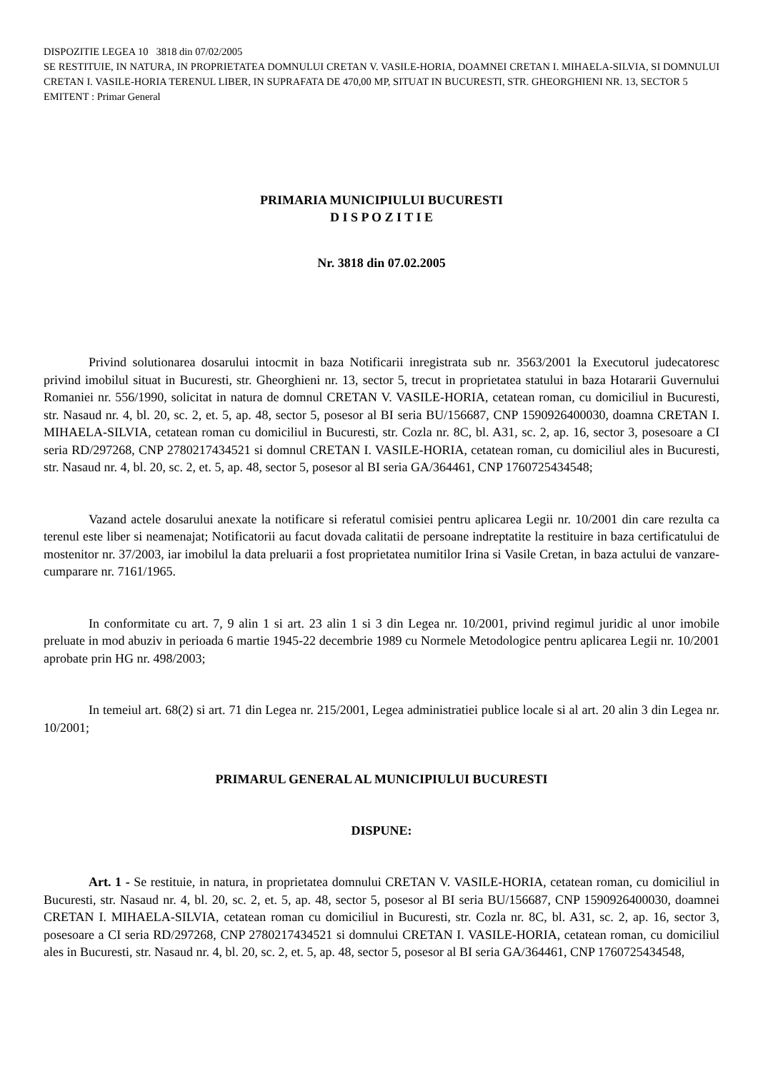DISPOZITIE LEGEA 10 3818 din 07/02/2005
SE RESTITUIE, IN NATURA, IN PROPRIETATEA DOMNULUI CRETAN V. VASILE-HORIA, DOAMNEI CRETAN I. MIHAELA-SILVIA, SI DOMNULUI CRETAN I. VASILE-HORIA TERENUL LIBER, IN SUPRAFATA DE 470,00 MP, SITUAT IN BUCURESTI, STR. GHEORGHIENI NR. 13, SECTOR 5
EMITENT : Primar General
PRIMARIA MUNICIPIULUI BUCURESTI
D I S P O Z I T I E
Nr. 3818 din 07.02.2005
Privind solutionarea dosarului intocmit in baza Notificarii inregistrata sub nr. 3563/2001 la Executorul judecatoresc privind imobilul situat in Bucuresti, str. Gheorghieni nr. 13, sector 5, trecut in proprietatea statului in baza Hotararii Guvernului Romaniei nr. 556/1990, solicitat in natura de domnul CRETAN V. VASILE-HORIA, cetatean roman, cu domiciliul in Bucuresti, str. Nasaud nr. 4, bl. 20, sc. 2, et. 5, ap. 48, sector 5, posesor al BI seria BU/156687, CNP 1590926400030, doamna CRETAN I. MIHAELA-SILVIA, cetatean roman cu domiciliul in Bucuresti, str. Cozla nr. 8C, bl. A31, sc. 2, ap. 16, sector 3, posesoare a CI seria RD/297268, CNP 2780217434521 si domnul CRETAN I. VASILE-HORIA, cetatean roman, cu domiciliul ales in Bucuresti, str. Nasaud nr. 4, bl. 20, sc. 2, et. 5, ap. 48, sector 5, posesor al BI seria GA/364461, CNP 1760725434548;
Vazand actele dosarului anexate la notificare si referatul comisiei pentru aplicarea Legii nr. 10/2001 din care rezulta ca terenul este liber si neamenajat; Notificatorii au facut dovada calitatii de persoane indreptatite la restituire in baza certificatului de mostenitor nr. 37/2003, iar imobilul la data preluarii a fost proprietatea numitilor Irina si Vasile Cretan, in baza actului de vanzare-cumparare nr. 7161/1965.
In conformitate cu art. 7, 9 alin 1 si art. 23 alin 1 si 3 din Legea nr. 10/2001, privind regimul juridic al unor imobile preluate in mod abuziv in perioada 6 martie 1945-22 decembrie 1989 cu Normele Metodologice pentru aplicarea Legii nr. 10/2001 aprobate prin HG nr. 498/2003;
In temeiul art. 68(2) si art. 71 din Legea nr. 215/2001, Legea administratiei publice locale si al art. 20 alin 3 din Legea nr. 10/2001;
PRIMARUL GENERAL AL MUNICIPIULUI BUCURESTI
DISPUNE:
Art. 1 - Se restituie, in natura, in proprietatea domnului CRETAN V. VASILE-HORIA, cetatean roman, cu domiciliul in Bucuresti, str. Nasaud nr. 4, bl. 20, sc. 2, et. 5, ap. 48, sector 5, posesor al BI seria BU/156687, CNP 1590926400030, doamnei CRETAN I. MIHAELA-SILVIA, cetatean roman cu domiciliul in Bucuresti, str. Cozla nr. 8C, bl. A31, sc. 2, ap. 16, sector 3, posesoare a CI seria RD/297268, CNP 2780217434521 si domnului CRETAN I. VASILE-HORIA, cetatean roman, cu domiciliul ales in Bucuresti, str. Nasaud nr. 4, bl. 20, sc. 2, et. 5, ap. 48, sector 5, posesor al BI seria GA/364461, CNP 1760725434548,